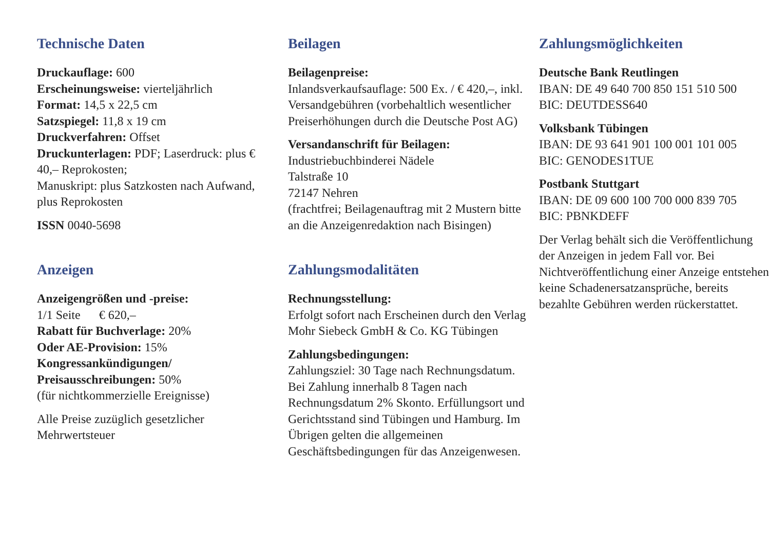Technische Daten
Druckauflage: 600
Erscheinungsweise: vierteljährlich
Format: 14,5 x 22,5 cm
Satzspiegel: 11,8 x 19 cm
Druckverfahren: Offset
Druckunterlagen: PDF; Laserdruck: plus € 40,– Reprokosten;
Manuskript: plus Satzkosten nach Aufwand, plus Reprokosten
ISSN 0040-5698
Anzeigen
Anzeigengrößen und -preise:
1/1 Seite € 620,–
Rabatt für Buchverlage: 20%
Oder AE-Provision: 15%
Kongressankündigungen/ Preisausschreibungen: 50%
(für nichtkommerzielle Ereignisse)
Alle Preise zuzüglich gesetzlicher Mehrwertsteuer
Beilagen
Beilagenpreise:
Inlandsverkaufsauflage: 500 Ex. / € 420,–, inkl. Versandgebühren (vorbehaltlich wesentlicher Preiserhöhungen durch die Deutsche Post AG)
Versandanschrift für Beilagen:
Industriebuchbinderei Nädele
Talstraße 10
72147 Nehren
(frachtfrei; Beilagenauftrag mit 2 Mustern bitte an die Anzeigenredaktion nach Bisingen)
Zahlungsmodalitäten
Rechnungsstellung:
Erfolgt sofort nach Erscheinen durch den Verlag
Mohr Siebeck GmbH & Co. KG Tübingen
Zahlungsbedingungen:
Zahlungsziel: 30 Tage nach Rechnungsdatum. Bei Zahlung innerhalb 8 Tagen nach Rechnungsdatum 2% Skonto. Erfüllungsort und Gerichtsstand sind Tübingen und Hamburg. Im Übrigen gelten die allgemeinen Geschäftsbedingungen für das Anzeigenwesen.
Zahlungsmöglichkeiten
Deutsche Bank Reutlingen
IBAN: DE 49 640 700 850 151 510 500
BIC: DEUTDESS640
Volksbank Tübingen
IBAN: DE 93 641 901 100 001 101 005
BIC: GENODES1TUE
Postbank Stuttgart
IBAN: DE 09 600 100 700 000 839 705
BIC: PBNKDEFF
Der Verlag behält sich die Veröffentlichung der Anzeigen in jedem Fall vor. Bei Nichtveröffentlichung einer Anzeige entstehen keine Schadenersatzansprüche, bereits bezahlte Gebühren werden rückerstattet.